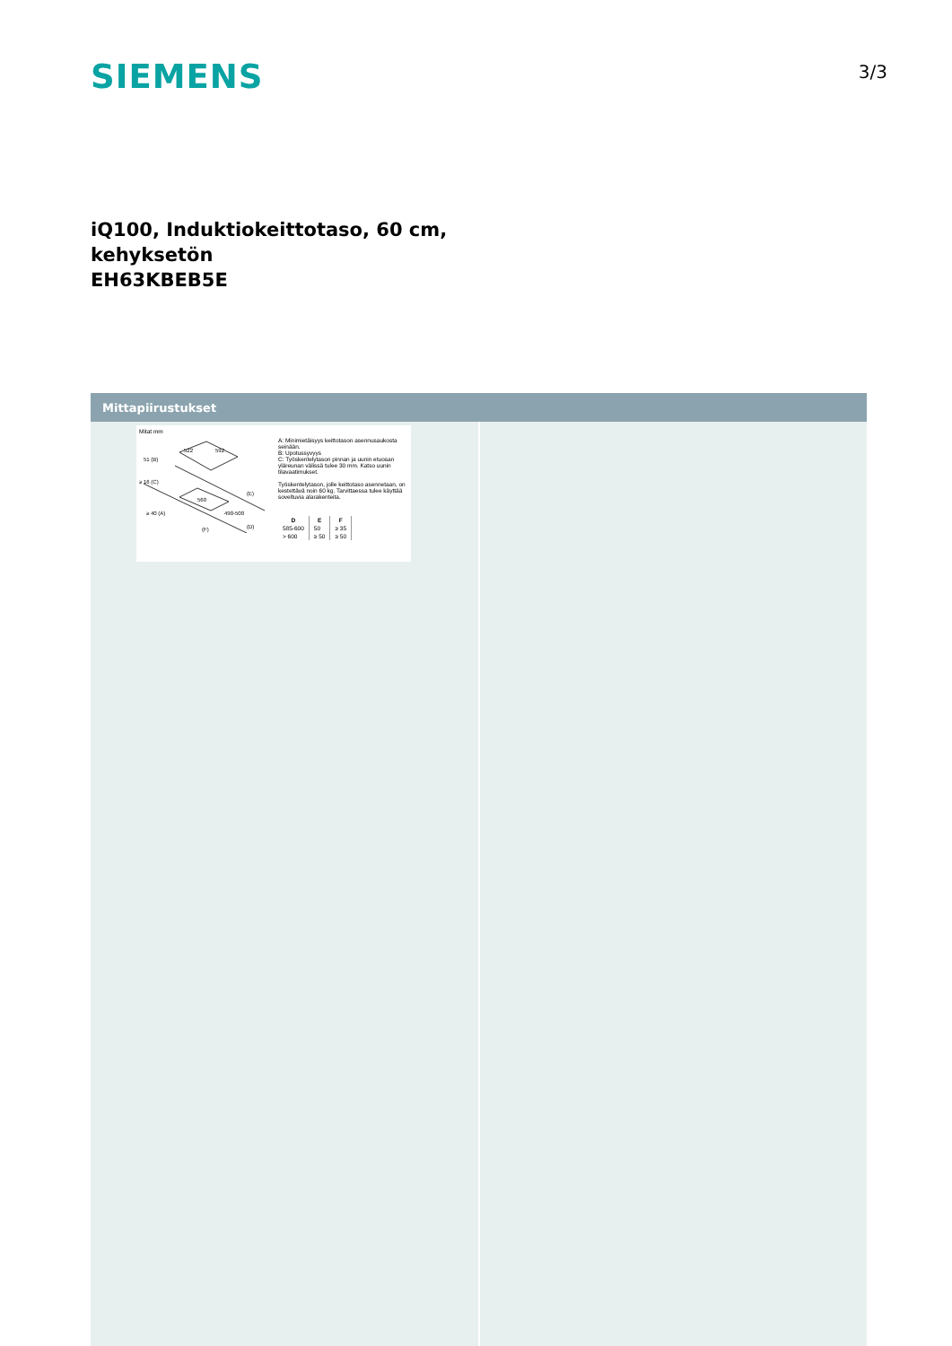SIEMENS
3/3
iQ100, Induktiokeittotaso, 60 cm,
kehyksetön
EH63KBEB5E
Mittapiirustukset
Mitat mm
522
592
51 (B)
≥ 16 (C)
560
490-500
≥ 40 (A)
(E)
(D)
(F)
A: Minimietäisyys keittotason asennusaukosta seinään.
B: Upotussyvyys
C: Työskentelytason pinnan ja uunin etuosan yläreunan välissä tulee 30 mm. Katso uunin tilavaatimukset.
Työskentelytason, jolle keittotaso asennetaan, on kestettävä noin 60 kg. Tarvittaessa tulee käyttää soveltuvia alarakenteita.
| D | E | F |
| --- | --- | --- |
| 585-600 | 50 | ≥ 35 |
| > 600 | ≥ 50 | ≥ 50 |